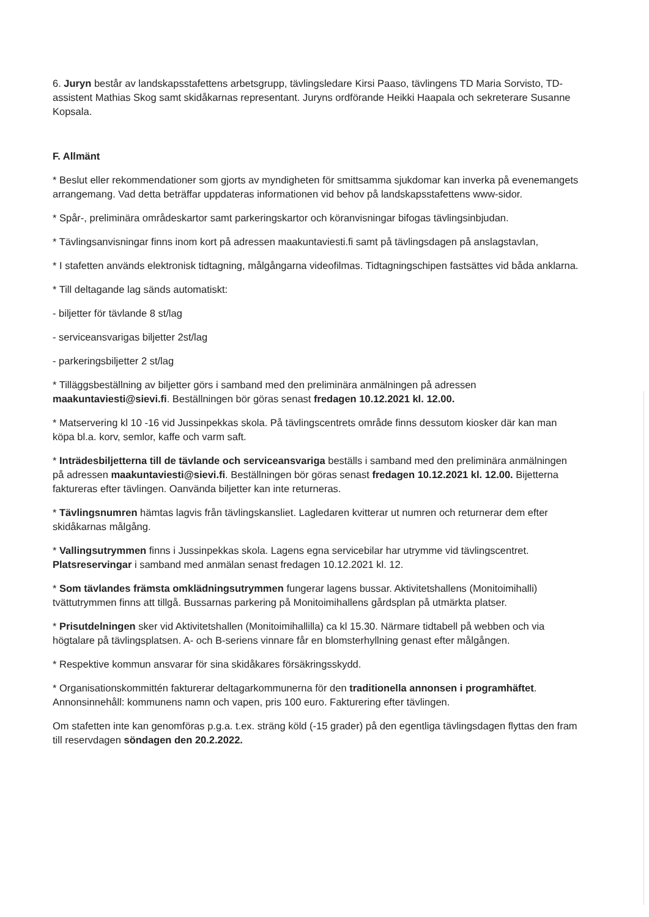6. Juryn består av landskapsstafettens arbetsgrupp, tävlingsledare Kirsi Paaso, tävlingens TD Maria Sorvisto, TD-assistent Mathias Skog samt skidåkarnas representant. Juryns ordförande Heikki Haapala och sekreterare Susanne Kopsala.
F. Allmänt
* Beslut eller rekommendationer som gjorts av myndigheten för smittsamma sjukdomar kan inverka på evenemangets arrangemang. Vad detta beträffar uppdateras informationen vid behov på landskapsstafettens www-sidor.
* Spår-, preliminära områdeskartor samt parkeringskartor och köranvisningar bifogas tävlingsinbjudan.
* Tävlingsanvisningar finns inom kort på adressen maakuntaviesti.fi samt på tävlingsdagen på anslagstavlan,
* I stafetten används elektronisk tidtagning, målgångarna videofilmas. Tidtagningschipen fastsättes vid båda anklarna.
* Till deltagande lag sänds automatiskt:
- biljetter för tävlande 8 st/lag
- serviceansvarigas biljetter 2st/lag
- parkeringsbiljetter 2 st/lag
* Tilläggsbeställning av biljetter görs i samband med den preliminära anmälningen på adressen maakuntaviesti@sievi.fi. Beställningen bör göras senast fredagen 10.12.2021 kl. 12.00.
* Matservering kl 10 -16 vid Jussinpekkas skola. På tävlingscentrets område finns dessutom kiosker där kan man köpa bl.a. korv, semlor, kaffe och varm saft.
* Inträdesbiljetterna till de tävlande och serviceansvariga beställs i samband med den preliminära anmälningen på adressen maakuntaviesti@sievi.fi. Beställningen bör göras senast fredagen 10.12.2021 kl. 12.00. Bijetterna faktureras efter tävlingen. Oanvända biljetter kan inte returneras.
* Tävlingsnumren hämtas lagvis från tävlingskansliet. Lagledaren kvitterar ut numren och returnerar dem efter skidåkarnas målgång.
* Vallingsutrymmen finns i Jussinpekkas skola. Lagens egna servicebilar har utrymme vid tävlingscentret. Platsreservingar i samband med anmälan senast fredagen 10.12.2021 kl. 12.
* Som tävlandes främsta omklädningsutrymmen fungerar lagens bussar. Aktivitetshallens (Monitoimihalli) tvättutrymmen finns att tillgå. Bussarnas parkering på Monitoimihallens gårdsplan på utmärkta platser.
* Prisutdelningen sker vid Aktivitetshallen (Monitoimihallilla) ca kl 15.30. Närmare tidtabell på webben och via högtalare på tävlingsplatsen. A- och B-seriens vinnare får en blomsterhyllning genast efter målgången.
* Respektive kommun ansvarar för sina skidåkares försäkringsskydd.
* Organisationskommittén fakturerar deltagarkommunerna för den traditionella annonsen i programhäftet. Annonsinnehåll: kommunens namn och vapen, pris 100 euro. Fakturering efter tävlingen.
Om stafetten inte kan genomföras p.g.a. t.ex. sträng köld (-15 grader) på den egentliga tävlingsdagen flyttas den fram till reservdagen söndagen den 20.2.2022.